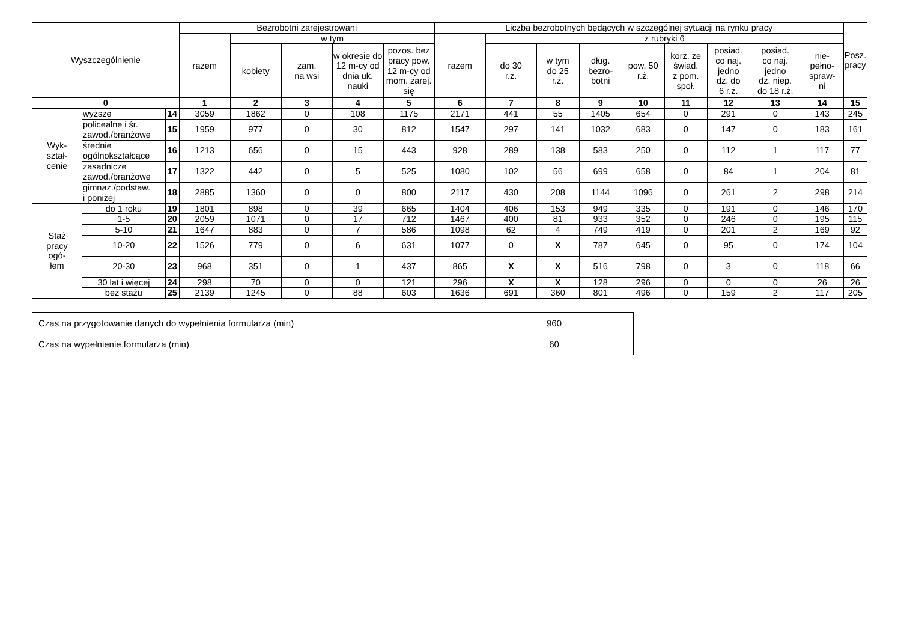| Wyszczególnienie | | | Bezrobotni zarejestrowani | | | | | Liczba bezrobotnych będących w szczególnej sytuacji na rynku pracy | | | | | | | | | Posz. pracy |
| --- | --- | --- | --- | --- | --- | --- | --- | --- | --- | --- | --- | --- | --- | --- | --- | --- | --- |
| | | | razem | w tym | | | | razem | z rubryki 6 | | | | | | | | |
| | | | | kobiety | zam. na wsi | w okresie do 12 m-cy od dnia uk. nauki | pozos. bez pracy pow. 12 m-cy od mom. zarej. się | | do 30 r.ż. | w tym do 25 r.ż. | dług. bezro- botni | pow. 50 r.ż. | korz. ze świad. z pom. społ. | posiad. co naj. jedno dz. do 6 r.ż. | posiad. co naj. jedno dz. niep. do 18 r.ż. | nie- pełno- spraw- ni | |
| 0 | | | 1 | 2 | 3 | 4 | 5 | 6 | 7 | 8 | 9 | 10 | 11 | 12 | 13 | 14 | 15 |
| Wyk- ształ- cenie | wyższe | 14 | 3059 | 1862 | 0 | 108 | 1175 | 2171 | 441 | 55 | 1405 | 654 | 0 | 291 | 0 | 143 | 245 |
| | policealne i śr. zawod./branżowe | 15 | 1959 | 977 | 0 | 30 | 812 | 1547 | 297 | 141 | 1032 | 683 | 0 | 147 | 0 | 183 | 161 |
| | średnie ogólnokształcące | 16 | 1213 | 656 | 0 | 15 | 443 | 928 | 289 | 138 | 583 | 250 | 0 | 112 | 1 | 117 | 77 |
| | zasadnicze zawod./branżowe | 17 | 1322 | 442 | 0 | 5 | 525 | 1080 | 102 | 56 | 699 | 658 | 0 | 84 | 1 | 204 | 81 |
| | gimnaz./podstaw. i poniżej | 18 | 2885 | 1360 | 0 | 0 | 800 | 2117 | 430 | 208 | 1144 | 1096 | 0 | 261 | 2 | 298 | 214 |
| Staż pracy ogó- łem | do 1 roku | 19 | 1801 | 898 | 0 | 39 | 665 | 1404 | 406 | 153 | 949 | 335 | 0 | 191 | 0 | 146 | 170 |
| | 1-5 | 20 | 2059 | 1071 | 0 | 17 | 712 | 1467 | 400 | 81 | 933 | 352 | 0 | 246 | 0 | 195 | 115 |
| | 5-10 | 21 | 1647 | 883 | 0 | 7 | 586 | 1098 | 62 | 4 | 749 | 419 | 0 | 201 | 2 | 169 | 92 |
| | 10-20 | 22 | 1526 | 779 | 0 | 6 | 631 | 1077 | 0 | X | 787 | 645 | 0 | 95 | 0 | 174 | 104 |
| | 20-30 | 23 | 968 | 351 | 0 | 1 | 437 | 865 | X | X | 516 | 798 | 0 | 3 | 0 | 118 | 66 |
| | 30 lat i więcej | 24 | 298 | 70 | 0 | 0 | 121 | 296 | X | X | 128 | 296 | 0 | 0 | 0 | 26 | 26 |
| | bez stażu | 25 | 2139 | 1245 | 0 | 88 | 603 | 1636 | 691 | 360 | 801 | 496 | 0 | 159 | 2 | 117 | 205 |
| Czas na przygotowanie danych do wypełnienia formularza (min) | 960 |
| Czas na wypełnienie formularza (min) | 60 |